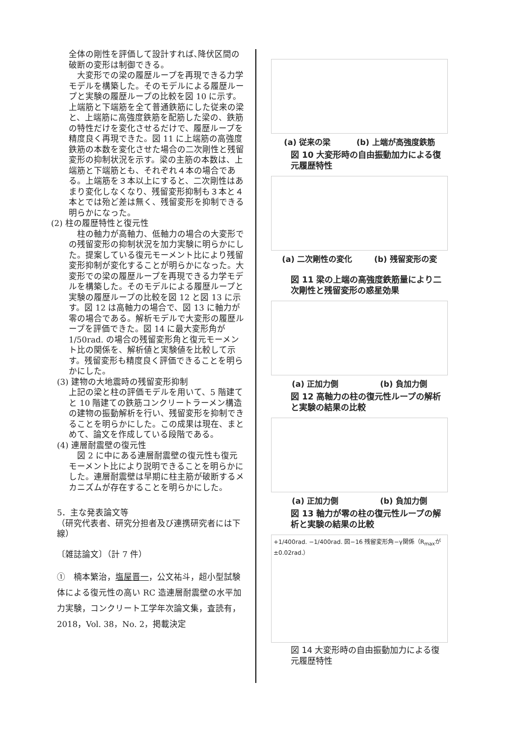全体の剛性を評価して設計すれば､降伏区間の破断の変形は制御できる。
　大変形での梁の履歴ループを再現できる力学モデルを構築した。そのモデルによる履歴ループと実験の履歴ループの比較を図 10 に示す。上端筋と下端筋を全て普通鉄筋にした従来の梁と、上端筋に高強度鉄筋を配筋した梁の、鉄筋の特性だけを変化させるだけで、履歴ループを精度良く再現できた。図 11 に上端筋の高強度鉄筋の本数を変化させた場合の二次剛性と残留変形の抑制状況を示す。梁の主筋の本数は、上端筋と下端筋とも、それぞれ４本の場合である。上端筋を３本以上にすると、二次剛性はあまり変化しなくなり、残留変形抑制も３本と４本とでは殆ど差は無く、残留変形を抑制できる明らかになった。
(2) 柱の履歴特性と復元性
　柱の軸力が高軸力、低軸力の場合の大変形での残留変形の抑制状況を加力実験に明らかにした。提案している復元モーメント比により残留変形抑制が変化することが明らかになった。大変形での梁の履歴ループを再現できる力学モデルを構築した。そのモデルによる履歴ループと実験の履歴ループの比較を図 12 と図 13 に示す。図 12 は高軸力の場合で、図 13 に軸力が零の場合である。解析モデルで大変形の履歴ループを評価できた。図 14 に最大変形角が 1/50rad. の場合の残留変形角と復元モーメント比の関係を、解析値と実験値を比較して示す。残留変形も精度良く評価できることを明らかにした。
(3) 建物の大地震時の残留変形抑制
上記の梁と柱の評価モデルを用いて、5 階建てと 10 階建ての鉄筋コンクリートラーメン構造の建物の振動解析を行い、残留変形を抑制できることを明らかにした。この成果は現在、まとめて、論文を作成している段階である。
(4) 連層耐震壁の復元性
　図 2 に中にある連層耐震壁の復元性も復元モーメント比により説明できることを明らかにした。連層耐震壁は早期に柱主筋が破断するメカニズムが存在することを明らかにした。
5．主な発表論文等
（研究代表者、研究分担者及び連携研究者には下線）
〔雑誌論文〕（計 7 件）
①　楠本繁治，塩屋晋一，公文祐斗，超小型試験体による復元性の高い RC 造連層耐震壁の水平加力実験，コンクリート工学年次論文集，査読有，2018，Vol. 38，No. 2，掲載決定
(a) 従来の梁 (b) 上端が高強度鉄筋
図 10 大変形時の自由振動加力による復元履歴特性
(a) 二次剛性の変化 (b) 残留変形の変
図 11 梁の上端の高強度鉄筋量により二次剛性と残留変形の惑星効果
(a) 正加力側 (b) 負加力側
図 12 高軸力の柱の復元性ループの解析と実験の結果の比較
(a) 正加力側 (b) 負加力側
図 13 軸力が零の柱の復元性ループの解析と実験の結果の比較
+1/400rad. −1/400rad. 図−16 残留変形角−γ関係（R<sub>max</sub>が±0.02rad.）
図 14 大変形時の自由振動加力による復元履歴特性